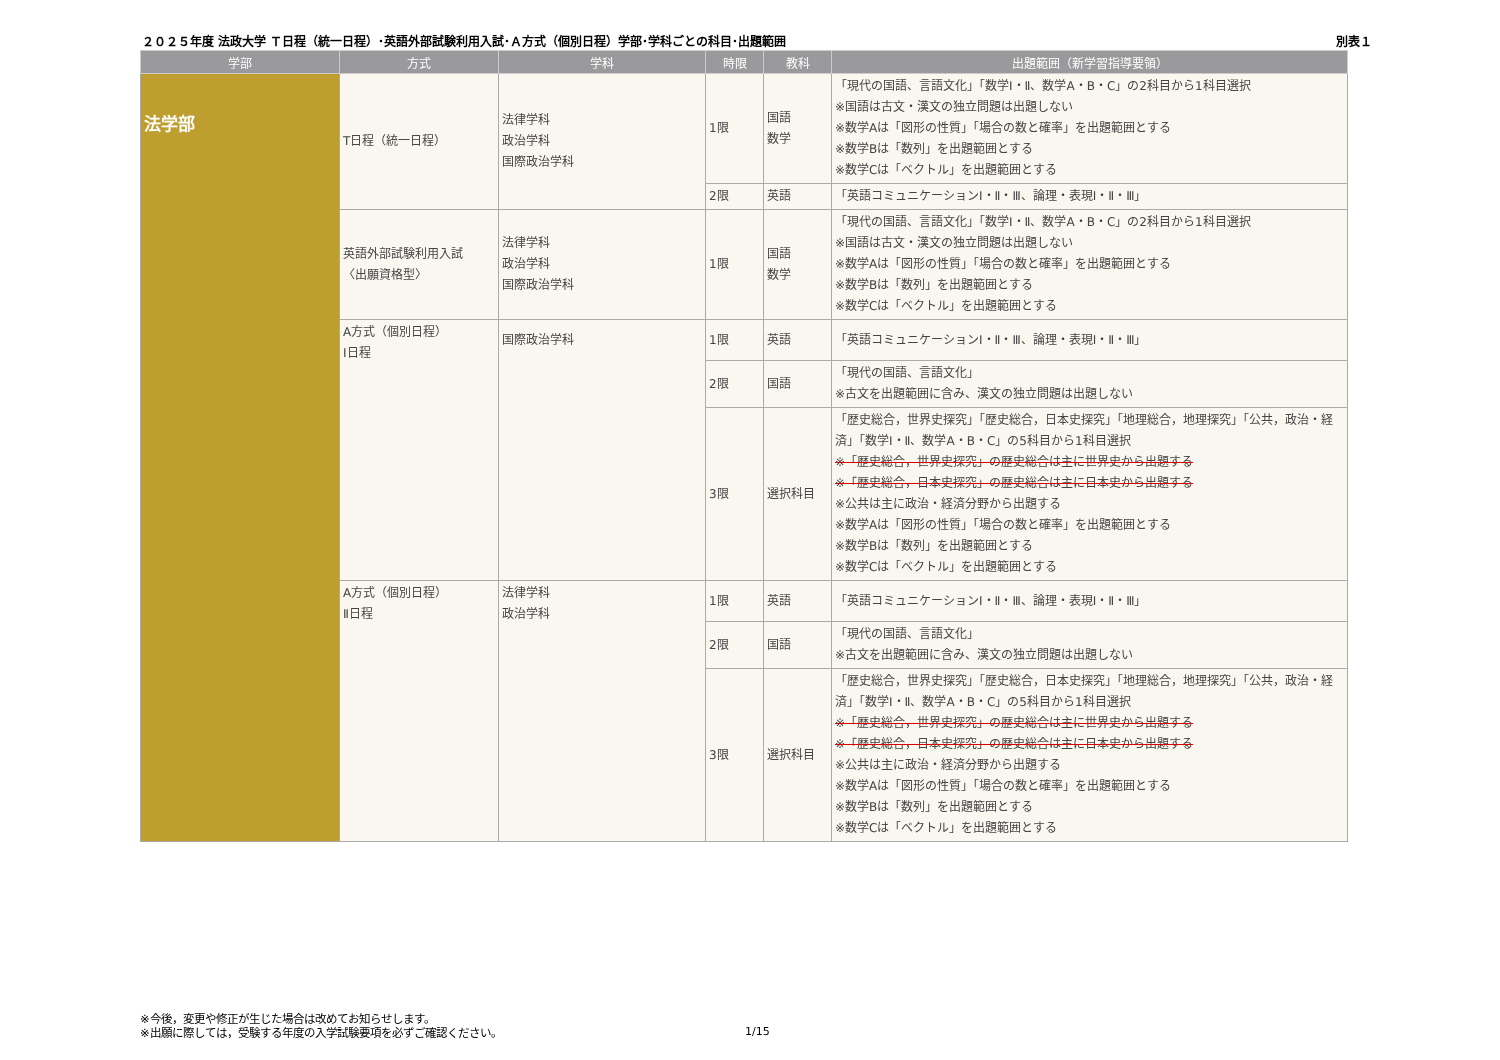２０２５年度 法政大学 Ｔ日程（統一日程）･英語外部試験利用入試･Ａ方式（個別日程）学部･学科ごとの科目･出題範囲 別表１
| 学部 | 方式 | 学科 | 時限 | 教科 | 出題範囲（新学習指導要領） |
| --- | --- | --- | --- | --- | --- |
| 法学部 | T日程（統一日程） | 法律学科 政治学科 国際政治学科 | 1限 | 国語 数学 | 「現代の国語、言語文化」「数学Ⅰ・Ⅱ、数学A・B・C」の2科目から1科目選択 ※国語は古文・漢文の独立問題は出題しない ※数学Aは「図形の性質」「場合の数と確率」を出題範囲とする ※数学Bは「数列」を出題範囲とする ※数学Cは「ベクトル」を出題範囲とする |
| | | | 2限 | 英語 | 「英語コミュニケーションⅠ・Ⅱ・Ⅲ、論理・表現Ⅰ・Ⅱ・Ⅲ」 |
| | 英語外部試験利用入試 〈出願資格型〉 | 法律学科 政治学科 国際政治学科 | 1限 | 国語 数学 | 「現代の国語、言語文化」「数学Ⅰ・Ⅱ、数学A・B・C」の2科目から1科目選択 ※国語は古文・漢文の独立問題は出題しない ※数学Aは「図形の性質」「場合の数と確率」を出題範囲とする ※数学Bは「数列」を出題範囲とする ※数学Cは「ベクトル」を出題範囲とする |
| | A方式（個別日程） Ⅰ日程 | 国際政治学科 | 1限 | 英語 | 「英語コミュニケーションⅠ・Ⅱ・Ⅲ、論理・表現Ⅰ・Ⅱ・Ⅲ」 |
| | | | 2限 | 国語 | 「現代の国語、言語文化」 ※古文を出題範囲に含み、漢文の独立問題は出題しない |
| | | | 3限 | 選択科目 | 「歴史総合，世界史探究」「歴史総合，日本史探究」「地理総合，地理探究」「公共，政治・経済」「数学Ⅰ・Ⅱ、数学A・B・C」の5科目から1科目選択 ※「歴史総合，世界史探究」の歴史総合は主に世界史から出題する ※「歴史総合，日本史探究」の歴史総合は主に日本史から出題する ※公共は主に政治・経済分野から出題する ※数学Aは「図形の性質」「場合の数と確率」を出題範囲とする ※数学Bは「数列」を出題範囲とする ※数学Cは「ベクトル」を出題範囲とする |
| | A方式（個別日程） Ⅱ日程 | 法律学科 政治学科 | 1限 | 英語 | 「英語コミュニケーションⅠ・Ⅱ・Ⅲ、論理・表現Ⅰ・Ⅱ・Ⅲ」 |
| | | | 2限 | 国語 | 「現代の国語、言語文化」 ※古文を出題範囲に含み、漢文の独立問題は出題しない |
| | | | 3限 | 選択科目 | 「歴史総合，世界史探究」「歴史総合，日本史探究」「地理総合，地理探究」「公共，政治・経済」「数学Ⅰ・Ⅱ、数学A・B・C」の5科目から1科目選択 ※「歴史総合，世界史探究」の歴史総合は主に世界史から出題する ※「歴史総合，日本史探究」の歴史総合は主に日本史から出題する ※公共は主に政治・経済分野から出題する ※数学Aは「図形の性質」「場合の数と確率」を出題範囲とする ※数学Bは「数列」を出題範囲とする ※数学Cは「ベクトル」を出題範囲とする |
※今後，変更や修正が生じた場合は改めてお知らせします。
※出願に際しては，受験する年度の入学試験要項を必ずご確認ください。
1/15